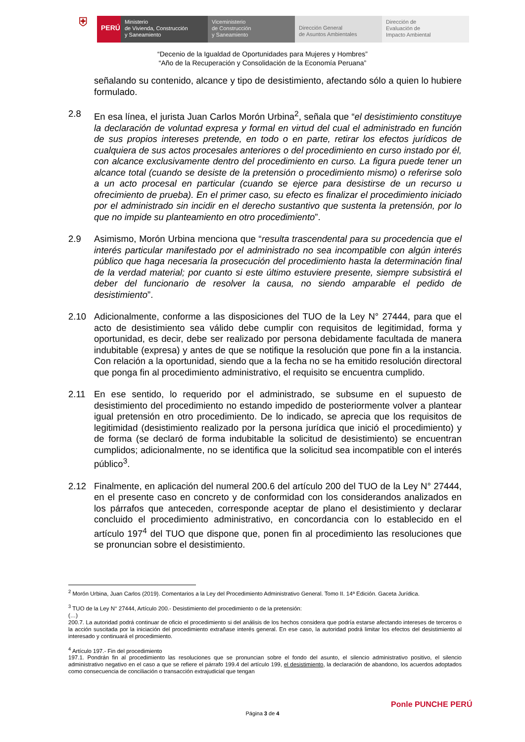⛨
PERÚ
Ministerio
de Vivienda, Construcción
y Saneamiento
Viceministerio
de Construcción
y Saneamiento
Dirección General
de Asuntos Ambientales
Dirección de
Evaluación de
Impacto Ambiental
“Decenio de la Igualdad de Oportunidades para Mujeres y Hombres”
“Año de la Recuperación y Consolidación de la Economía Peruana”
señalando su contenido, alcance y tipo de desistimiento, afectando sólo a quien lo hubiere formulado.
2.8 En esa línea, el jurista Juan Carlos Morón Urbina<sup>2</sup>, señala que “el desistimiento constituye la declaración de voluntad expresa y formal en virtud del cual el administrado en función de sus propios intereses pretende, en todo o en parte, retirar los efectos jurídicos de cualquiera de sus actos procesales anteriores o del procedimiento en curso instado por él, con alcance exclusivamente dentro del procedimiento en curso. La figura puede tener un alcance total (cuando se desiste de la pretensión o procedimiento mismo) o referirse solo a un acto procesal en particular (cuando se ejerce para desistirse de un recurso u ofrecimiento de prueba). En el primer caso, su efecto es finalizar el procedimiento iniciado por el administrado sin incidir en el derecho sustantivo que sustenta la pretensión, por lo que no impide su planteamiento en otro procedimiento”.
2.9 Asimismo, Morón Urbina menciona que “resulta trascendental para su procedencia que el interés particular manifestado por el administrado no sea incompatible con algún interés público que haga necesaria la prosecución del procedimiento hasta la determinación final de la verdad material; por cuanto si este último estuviere presente, siempre subsistirá el deber del funcionario de resolver la causa, no siendo amparable el pedido de desistimiento”.
2.10 Adicionalmente, conforme a las disposiciones del TUO de la Ley N° 27444, para que el acto de desistimiento sea válido debe cumplir con requisitos de legitimidad, forma y oportunidad, es decir, debe ser realizado por persona debidamente facultada de manera indubitable (expresa) y antes de que se notifique la resolución que pone fin a la instancia. Con relación a la oportunidad, siendo que a la fecha no se ha emitido resolución directoral que ponga fin al procedimiento administrativo, el requisito se encuentra cumplido.
2.11 En ese sentido, lo requerido por el administrado, se subsume en el supuesto de desistimiento del procedimiento no estando impedido de posteriormente volver a plantear igual pretensión en otro procedimiento. De lo indicado, se aprecia que los requisitos de legitimidad (desistimiento realizado por la persona jurídica que inició el procedimiento) y de forma (se declaró de forma indubitable la solicitud de desistimiento) se encuentran cumplidos; adicionalmente, no se identifica que la solicitud sea incompatible con el interés público<sup>3</sup>.
2.12 Finalmente, en aplicación del numeral 200.6 del artículo 200 del TUO de la Ley N° 27444, en el presente caso en concreto y de conformidad con los considerandos analizados en los párrafos que anteceden, corresponde aceptar de plano el desistimiento y declarar concluido el procedimiento administrativo, en concordancia con lo establecido en el artículo 197<sup>4</sup> del TUO que dispone que, ponen fin al procedimiento las resoluciones que se pronuncian sobre el desistimiento.
<sup>2</sup> Morón Urbina, Juan Carlos (2019). Comentarios a la Ley del Procedimiento Administrativo General. Tomo II. 14ª Edición. Gaceta Jurídica.
<sup>3</sup> TUO de la Ley N° 27444, Artículo 200.- Desistimiento del procedimiento o de la pretensión:
(…)
200.7. La autoridad podrá continuar de oficio el procedimiento si del análisis de los hechos considera que podría estarse afectando intereses de terceros o la acción suscitada por la iniciación del procedimiento extrañase interés general. En ese caso, la autoridad podrá limitar los efectos del desistimiento al interesado y continuará el procedimiento.
<sup>4</sup> Artículo 197.- Fin del procedimiento
197.1. Pondrán fin al procedimiento las resoluciones que se pronuncian sobre el fondo del asunto, el silencio administrativo positivo, el silencio administrativo negativo en el caso a que se refiere el párrafo 199.4 del artículo 199, el desistimiento, la declaración de abandono, los acuerdos adoptados como consecuencia de conciliación o transacción extrajudicial que tengan
Página 3 de 4
Ponle PUNCHE PERÚ